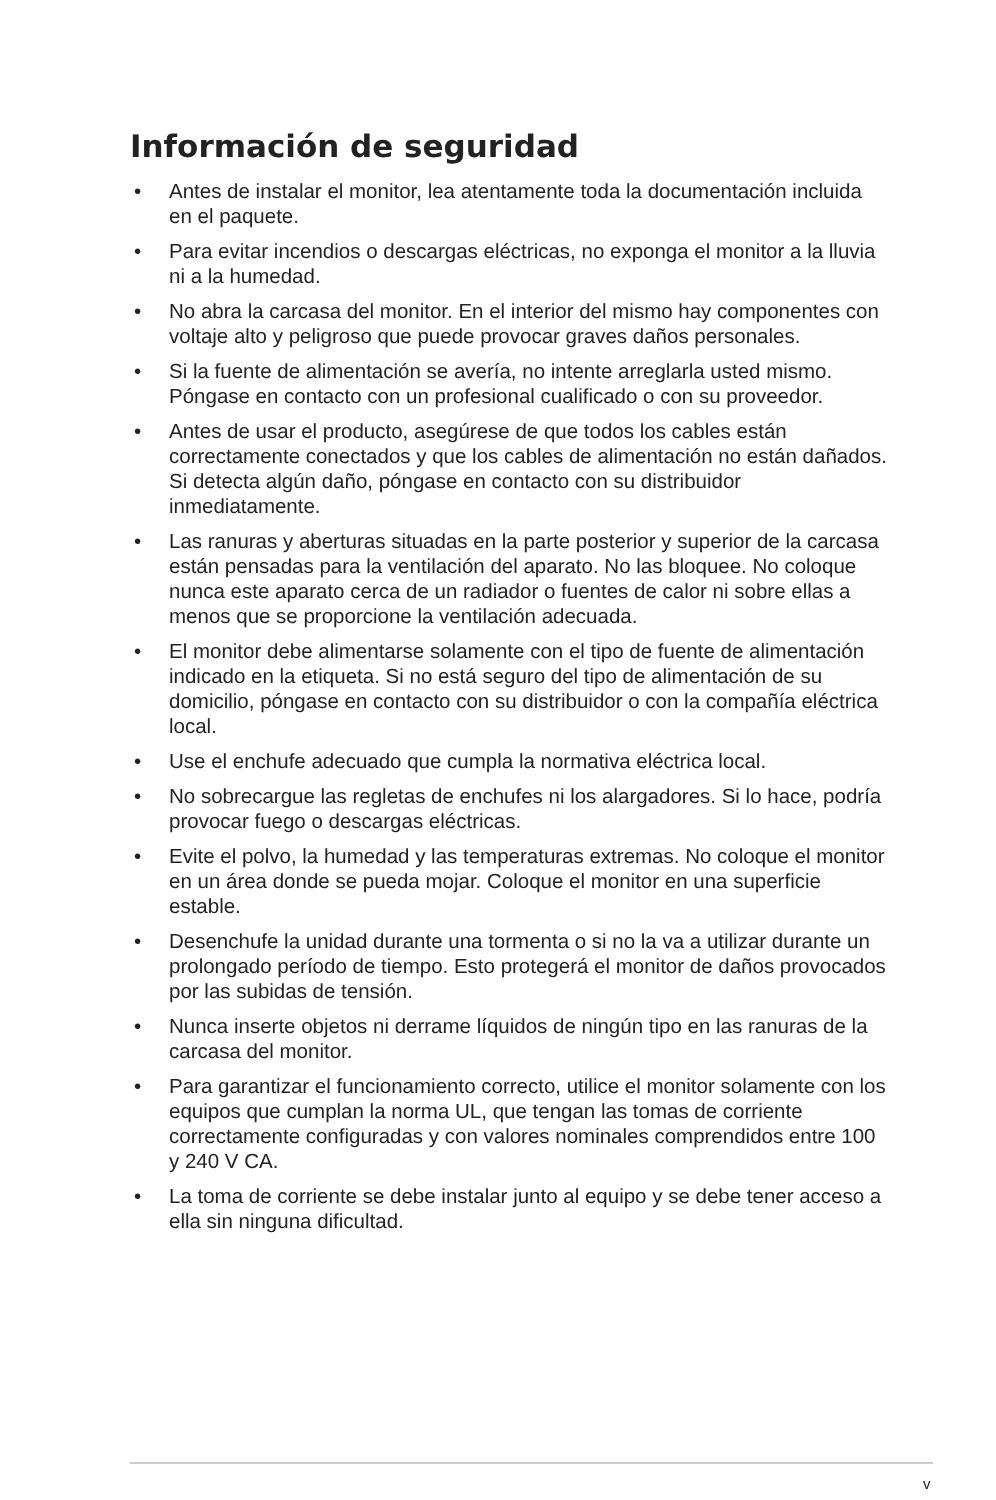Información de seguridad
• Antes de instalar el monitor, lea atentamente toda la documentación incluida en el paquete.
• Para evitar incendios o descargas eléctricas, no exponga el monitor a la lluvia ni a la humedad.
• No abra la carcasa del monitor. En el interior del mismo hay componentes con voltaje alto y peligroso que puede provocar graves daños personales.
• Si la fuente de alimentación se avería, no intente arreglarla usted mismo. Póngase en contacto con un profesional cualificado o con su proveedor.
• Antes de usar el producto, asegúrese de que todos los cables están correctamente conectados y que los cables de alimentación no están dañados. Si detecta algún daño, póngase en contacto con su distribuidor inmediatamente.
• Las ranuras y aberturas situadas en la parte posterior y superior de la carcasa están pensadas para la ventilación del aparato. No las bloquee. No coloque nunca este aparato cerca de un radiador o fuentes de calor ni sobre ellas a menos que se proporcione la ventilación adecuada.
• El monitor debe alimentarse solamente con el tipo de fuente de alimentación indicado en la etiqueta. Si no está seguro del tipo de alimentación de su domicilio, póngase en contacto con su distribuidor o con la compañía eléctrica local.
• Use el enchufe adecuado que cumpla la normativa eléctrica local.
• No sobrecargue las regletas de enchufes ni los alargadores. Si lo hace, podría provocar fuego o descargas eléctricas.
• Evite el polvo, la humedad y las temperaturas extremas. No coloque el monitor en un área donde se pueda mojar. Coloque el monitor en una superficie estable.
• Desenchufe la unidad durante una tormenta o si no la va a utilizar durante un prolongado período de tiempo. Esto protegerá el monitor de daños provocados por las subidas de tensión.
• Nunca inserte objetos ni derrame líquidos de ningún tipo en las ranuras de la carcasa del monitor.
• Para garantizar el funcionamiento correcto, utilice el monitor solamente con los equipos que cumplan la norma UL, que tengan las tomas de corriente correctamente configuradas y con valores nominales comprendidos entre 100 y 240 V CA.
• La toma de corriente se debe instalar junto al equipo y se debe tener acceso a ella sin ninguna dificultad.
v